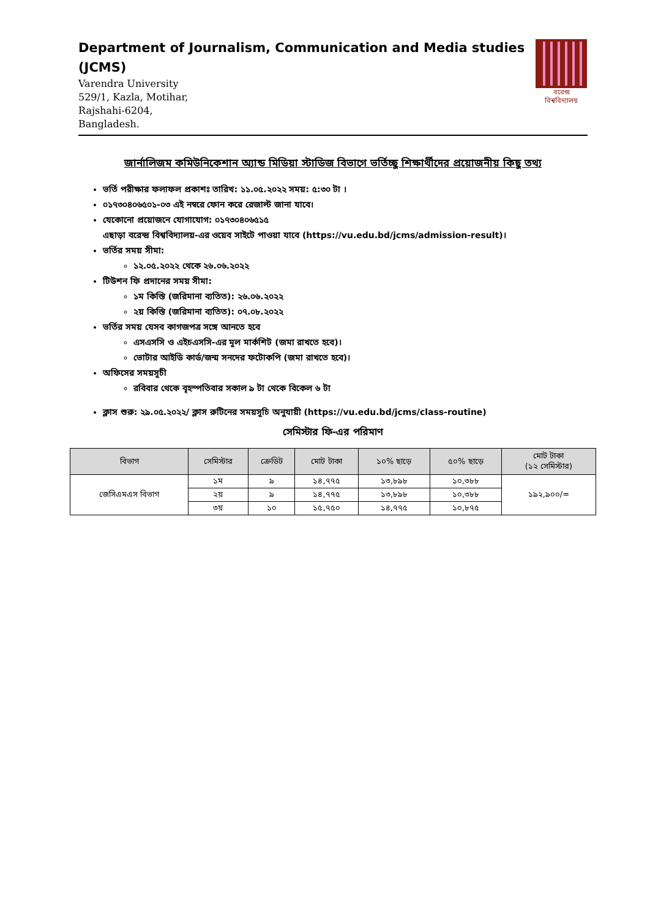Department of Journalism, Communication and Media studies
(JCMS)
Varendra University
529/1, Kazla, Motihar,
Rajshahi-6204,
Bangladesh.
বরেন্দ্র
বিশ্ববিদ্যালয়
জার্নালিজম কমিউনিকেশান অ্যান্ড মিডিয়া স্টাডিজ বিভাগে ভর্তিচ্ছু শিক্ষার্থীদের প্রয়োজনীয় কিছু তথ্য
ভর্তি পরীক্ষার ফলাফল প্রকাশঃ তারিখ: ১১.০৫.২০২২ সময়: ৫:৩০ টা ।
০১৭৩০৪০৬৫০১-০৩ এই নম্বরে ফোন করে রেজাল্ট জানা যাবে।
যেকোনো প্রয়োজনে যোগাযোগ: ০১৭৩০৪০৬৫১৫
এছাড়া বরেন্দ্র বিশ্ববিদ্যালয়-এর ওয়েব সাইটে পাওয়া যাবে (https://vu.edu.bd/jcms/admission-result)।
ভর্তির সময় সীমা:
১২.০৫.২০২২ থেকে ২৬.০৬.২০২২
টিউশন ফি প্রদানের সময় সীমা:
১ম কিস্তি (জরিমানা ব্যতিত): ২৬.০৬.২০২২
২য় কিস্তি (জরিমানা ব্যতিত): ০৭.০৮.২০২২
ভর্তির সময় যেসব কাগজপত্র সঙ্গে আনতে হবে
এসএসসি ও এইচএসসি-এর মূল মার্কশিট (জমা রাখতে হবে)।
ভোটার আইডি কার্ড/জন্ম সনদের ফটোকপি (জমা রাখতে হবে)।
অফিসের সময়সূচী
রবিবার থেকে বৃহস্পতিবার সকাল ৯ টা থেকে বিকেল ৬ টা
ক্লাস শুরু: ২৯.০৫.২০২২/ ক্লাস রুটিনের সময়সূচি অনুযায়ী (https://vu.edu.bd/jcms/class-routine)
সেমিস্টার ফি-এর পরিমাণ
| বিভাগ | সেমিস্টার | ক্রেডিট | মোট টাকা | ১০% ছাড়ে | ৫০% ছাড়ে | মোট টাকা (১২ সেমিস্টার) |
| --- | --- | --- | --- | --- | --- | --- |
| জেসিএমএস বিভাগ | ১ম | ৯ | ১৪,৭৭৫ | ১৩,৮৯৮ | ১০,৩৮৮ | ১৯২,৯০০/= |
| | ২য় | ৯ | ১৪,৭৭৫ | ১৩,৮৯৮ | ১০,৩৮৮ | |
| | ৩য় | ১০ | ১৫,৭৫০ | ১৪,৭৭৫ | ১০,৮৭৫ | |